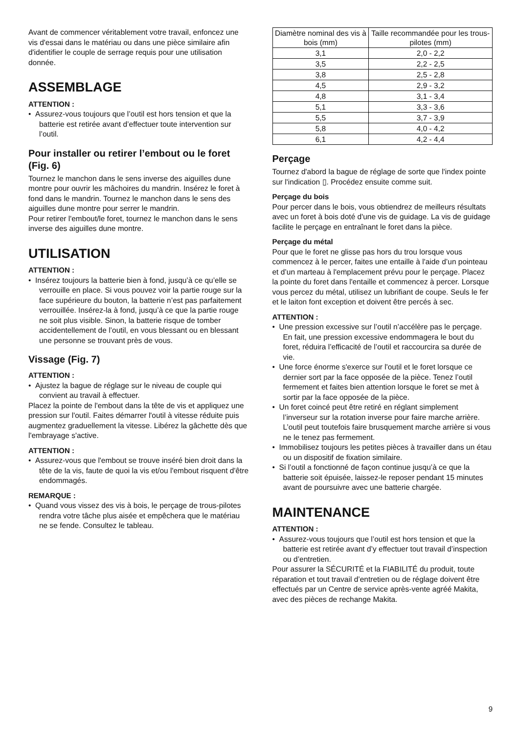Avant de commencer véritablement votre travail, enfoncez une vis d'essai dans le matériau ou dans une pièce similaire afin d'identifier le couple de serrage requis pour une utilisation donnée.
ASSEMBLAGE
ATTENTION :
• Assurez-vous toujours que l’outil est hors tension et que la batterie est retirée avant d’effectuer toute intervention sur l’outil.
Pour installer ou retirer l’embout ou le foret (Fig. 6)
Tournez le manchon dans le sens inverse des aiguilles dune montre pour ouvrir les mâchoires du mandrin. Insérez le foret à fond dans le mandrin. Tournez le manchon dans le sens des aiguilles dune montre pour serrer le mandrin.
Pour retirer l'embout/le foret, tournez le manchon dans le sens inverse des aiguilles dune montre.
UTILISATION
ATTENTION :
• Insérez toujours la batterie bien à fond, jusqu’à ce qu’elle se verrouille en place. Si vous pouvez voir la partie rouge sur la face supérieure du bouton, la batterie n’est pas parfaitement verrouillée. Insérez-la à fond, jusqu’à ce que la partie rouge ne soit plus visible. Sinon, la batterie risque de tomber accidentellement de l’outil, en vous blessant ou en blessant une personne se trouvant près de vous.
Vissage (Fig. 7)
ATTENTION :
• Ajustez la bague de réglage sur le niveau de couple qui convient au travail à effectuer.
Placez la pointe de l'embout dans la tête de vis et appliquez une pression sur l'outil. Faites démarrer l'outil à vitesse réduite puis augmentez graduellement la vitesse. Libérez la gâchette dès que l'embrayage s'active.
ATTENTION :
• Assurez-vous que l'embout se trouve inséré bien droit dans la tête de la vis, faute de quoi la vis et/ou l'embout risquent d'être endommagés.
REMARQUE :
• Quand vous vissez des vis à bois, le perçage de trous-pilotes rendra votre tâche plus aisée et empêchera que le matériau ne se fende. Consultez le tableau.
| Diamètre nominal des vis à bois (mm) | Taille recommandée pour les trous-pilotes (mm) |
| --- | --- |
| 3,1 | 2,0 - 2,2 |
| 3,5 | 2,2 - 2,5 |
| 3,8 | 2,5 - 2,8 |
| 4,5 | 2,9 - 3,2 |
| 4,8 | 3,1 - 3,4 |
| 5,1 | 3,3 - 3,6 |
| 5,5 | 3,7 - 3,9 |
| 5,8 | 4,0 - 4,2 |
| 6,1 | 4,2 - 4,4 |
Perçage
Tournez d'abord la bague de réglage de sorte que l'index pointe sur l'indication ▯. Procédez ensuite comme suit.
Perçage du bois
Pour percer dans le bois, vous obtiendrez de meilleurs résultats avec un foret à bois doté d'une vis de guidage. La vis de guidage facilite le perçage en entraînant le foret dans la pièce.
Perçage du métal
Pour que le foret ne glisse pas hors du trou lorsque vous commencez à le percer, faites une entaille à l'aide d’un pointeau et d’un marteau à l'emplacement prévu pour le perçage. Placez la pointe du foret dans l'entaille et commencez à percer. Lorsque vous percez du métal, utilisez un lubrifiant de coupe. Seuls le fer et le laiton font exception et doivent être percés à sec.
ATTENTION :
• Une pression excessive sur l’outil n’accélère pas le perçage. En fait, une pression excessive endommagera le bout du foret, réduira l’efficacité de l’outil et raccourcira sa durée de vie.
• Une force énorme s'exerce sur l'outil et le foret lorsque ce dernier sort par la face opposée de la pièce. Tenez l’outil fermement et faites bien attention lorsque le foret se met à sortir par la face opposée de la pièce.
• Un foret coincé peut être retiré en réglant simplement l’inverseur sur la rotation inverse pour faire marche arrière. L’outil peut toutefois faire brusquement marche arrière si vous ne le tenez pas fermement.
• Immobilisez toujours les petites pièces à travailler dans un étau ou un dispositif de fixation similaire.
• Si l’outil a fonctionné de façon continue jusqu’à ce que la batterie soit épuisée, laissez-le reposer pendant 15 minutes avant de poursuivre avec une batterie chargée.
MAINTENANCE
ATTENTION :
• Assurez-vous toujours que l’outil est hors tension et que la batterie est retirée avant d’y effectuer tout travail d’inspection ou d’entretien.
Pour assurer la SÉCURITÉ et la FIABILITÉ du produit, toute réparation et tout travail d’entretien ou de réglage doivent être effectués par un Centre de service après-vente agréé Makita, avec des pièces de rechange Makita.
9